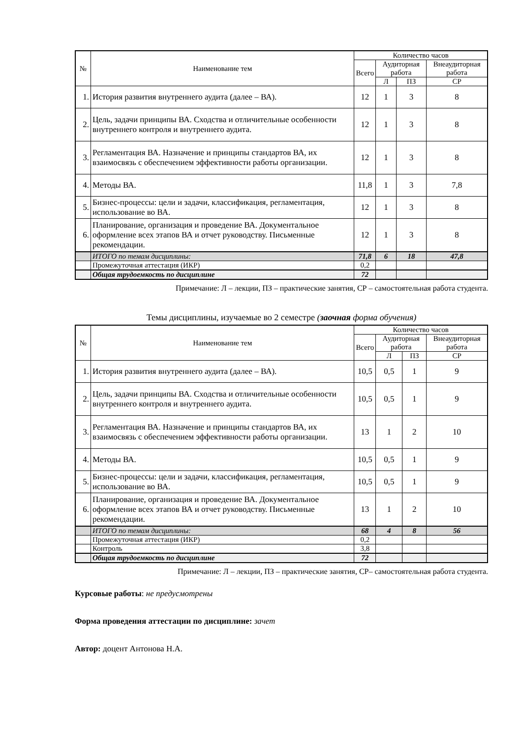| № | Наименование тем | Количество часов | | | |
| --- | --- | --- | --- | --- | --- |
| | | Всего | Аудиторная работа | | Внеаудиторная работа |
| | | | Л | ПЗ | СР |
| 1. | История развития внутреннего аудита (далее – ВА). | 12 | 1 | 3 | 8 |
| 2. | Цель, задачи принципы ВА. Сходства и отличительные особенности внутреннего контроля и внутреннего аудита. | 12 | 1 | 3 | 8 |
| 3. | Регламентация ВА. Назначение и принципы стандартов ВА, их взаимосвязь с обеспечением эффективности работы организации. | 12 | 1 | 3 | 8 |
| 4. | Методы ВА. | 11,8 | 1 | 3 | 7,8 |
| 5. | Бизнес-процессы: цели и задачи, классификация, регламентация, использование во ВА. | 12 | 1 | 3 | 8 |
| 6. | Планирование, организация и проведение ВА. Документальное оформление всех этапов ВА и отчет руководству. Письменные рекомендации. | 12 | 1 | 3 | 8 |
| | ИТОГО по темам дисциплины: | 71,8 | 6 | 18 | 47,8 |
| | Промежуточная аттестация (ИКР) | 0,2 | | | |
| | Общая трудоемкость по дисциплине | 72 | | | |
Примечание: Л – лекции, ПЗ – практические занятия, СР – самостоятельная работа студента.
Темы дисциплины, изучаемые во 2 семестре (заочная форма обучения)
| № | Наименование тем | Количество часов | | | |
| --- | --- | --- | --- | --- | --- |
| | | Всего | Аудиторная работа | | Внеаудиторная работа |
| | | | Л | ПЗ | СР |
| 1. | История развития внутреннего аудита (далее – ВА). | 10,5 | 0,5 | 1 | 9 |
| 2. | Цель, задачи принципы ВА. Сходства и отличительные особенности внутреннего контроля и внутреннего аудита. | 10,5 | 0,5 | 1 | 9 |
| 3. | Регламентация ВА. Назначение и принципы стандартов ВА, их взаимосвязь с обеспечением эффективности работы организации. | 13 | 1 | 2 | 10 |
| 4. | Методы ВА. | 10,5 | 0,5 | 1 | 9 |
| 5. | Бизнес-процессы: цели и задачи, классификация, регламентация, использование во ВА. | 10,5 | 0,5 | 1 | 9 |
| 6. | Планирование, организация и проведение ВА. Документальное оформление всех этапов ВА и отчет руководству. Письменные рекомендации. | 13 | 1 | 2 | 10 |
| | ИТОГО по темам дисциплины: | 68 | 4 | 8 | 56 |
| | Промежуточная аттестация (ИКР) | 0,2 | | | |
| | Контроль | 3,8 | | | |
| | Общая трудоемкость по дисциплине | 72 | | | |
Примечание: Л – лекции, ПЗ – практические занятия, СР– самостоятельная работа студента.
Курсовые работы: не предусмотрены
Форма проведения аттестации по дисциплине: зачет
Автор: доцент Антонова Н.А.